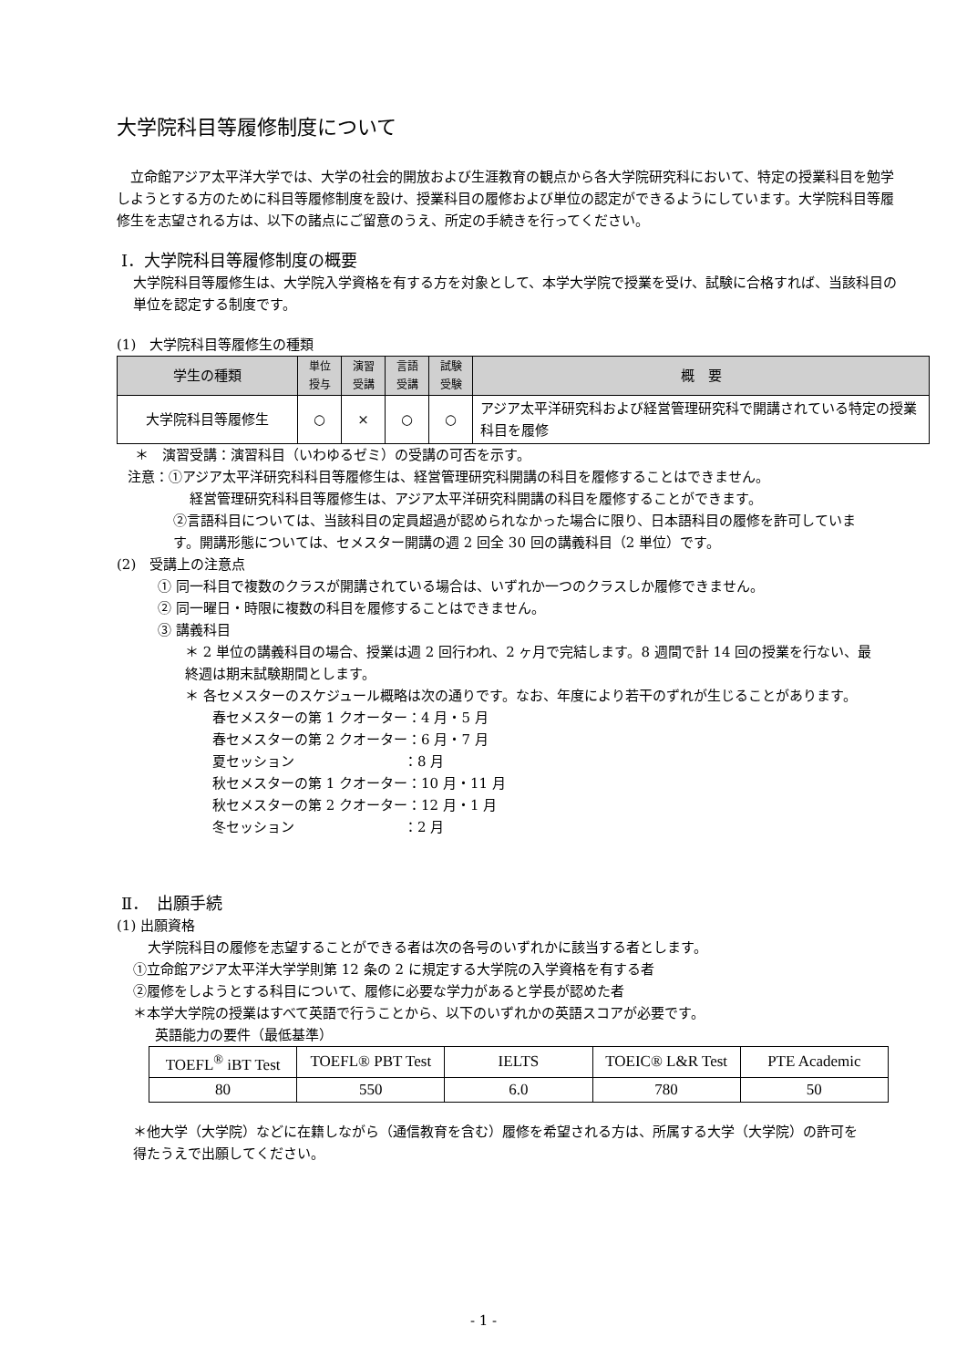大学院科目等履修制度について
立命館アジア太平洋大学では、大学の社会的開放および生涯教育の観点から各大学院研究科において、特定の授業科目を勉学しようとする方のために科目等履修制度を設け、授業科目の履修および単位の認定ができるようにしています。大学院科目等履修生を志望される方は、以下の諸点にご留意のうえ、所定の手続きを行ってください。
Ⅰ．大学院科目等履修制度の概要
大学院科目等履修生は、大学院入学資格を有する方を対象として、本学大学院で授業を受け、試験に合格すれば、当該科目の単位を認定する制度です。
(1)　大学院科目等履修生の種類
| 学生の種類 | 単位 授与 | 演習 受講 | 言語 受講 | 試験 受験 | 概 要 |
| --- | --- | --- | --- | --- | --- |
| 大学院科目等履修生 | ○ | × | ○ | ○ | アジア太平洋研究科および経営管理研究科で開講されている特定の授業科目を履修 |
＊　演習受講：演習科目（いわゆるゼミ）の受講の可否を示す。
注意：①アジア太平洋研究科科目等履修生は、経営管理研究科開講の科目を履修することはできません。
経営管理研究科科目等履修生は、アジア太平洋研究科開講の科目を履修することができます。
②言語科目については、当該科目の定員超過が認められなかった場合に限り、日本語科目の履修を許可しています。開講形態については、セメスター開講の週 2 回全 30 回の講義科目（2 単位）です。
(2)　受講上の注意点
① 同一科目で複数のクラスが開講されている場合は、いずれか一つのクラスしか履修できません。
② 同一曜日・時限に複数の科目を履修することはできません。
③ 講義科目
＊ 2 単位の講義科目の場合、授業は週 2 回行われ、2 ヶ月で完結します。8 週間で計 14 回の授業を行ない、最終週は期末試験期間とします。
＊ 各セメスターのスケジュール概略は次の通りです。なお、年度により若干のずれが生じることがあります。
春セメスターの第 1 クオーター：4 月・5 月
春セメスターの第 2 クオーター：6 月・7 月
夏セッション　　　　　　　　：8 月
秋セメスターの第 1 クオーター：10 月・11 月
秋セメスターの第 2 クオーター：12 月・1 月
冬セッション　　　　　　　　：2 月
Ⅱ．　出願手続
(1) 出願資格
大学院科目の履修を志望することができる者は次の各号のいずれかに該当する者とします。
①立命館アジア太平洋大学学則第 12 条の 2 に規定する大学院の入学資格を有する者
②履修をしようとする科目について、履修に必要な学力があると学長が認めた者
＊本学大学院の授業はすべて英語で行うことから、以下のいずれかの英語スコアが必要です。
英語能力の要件（最低基準）
| TOEFL<sup>®</sup> iBT Test | TOEFL® PBT Test | IELTS | TOEIC® L&R Test | PTE Academic |
| 80 | 550 | 6.0 | 780 | 50 |
＊他大学（大学院）などに在籍しながら（通信教育を含む）履修を希望される方は、所属する大学（大学院）の許可を得たうえで出願してください。
- 1 -